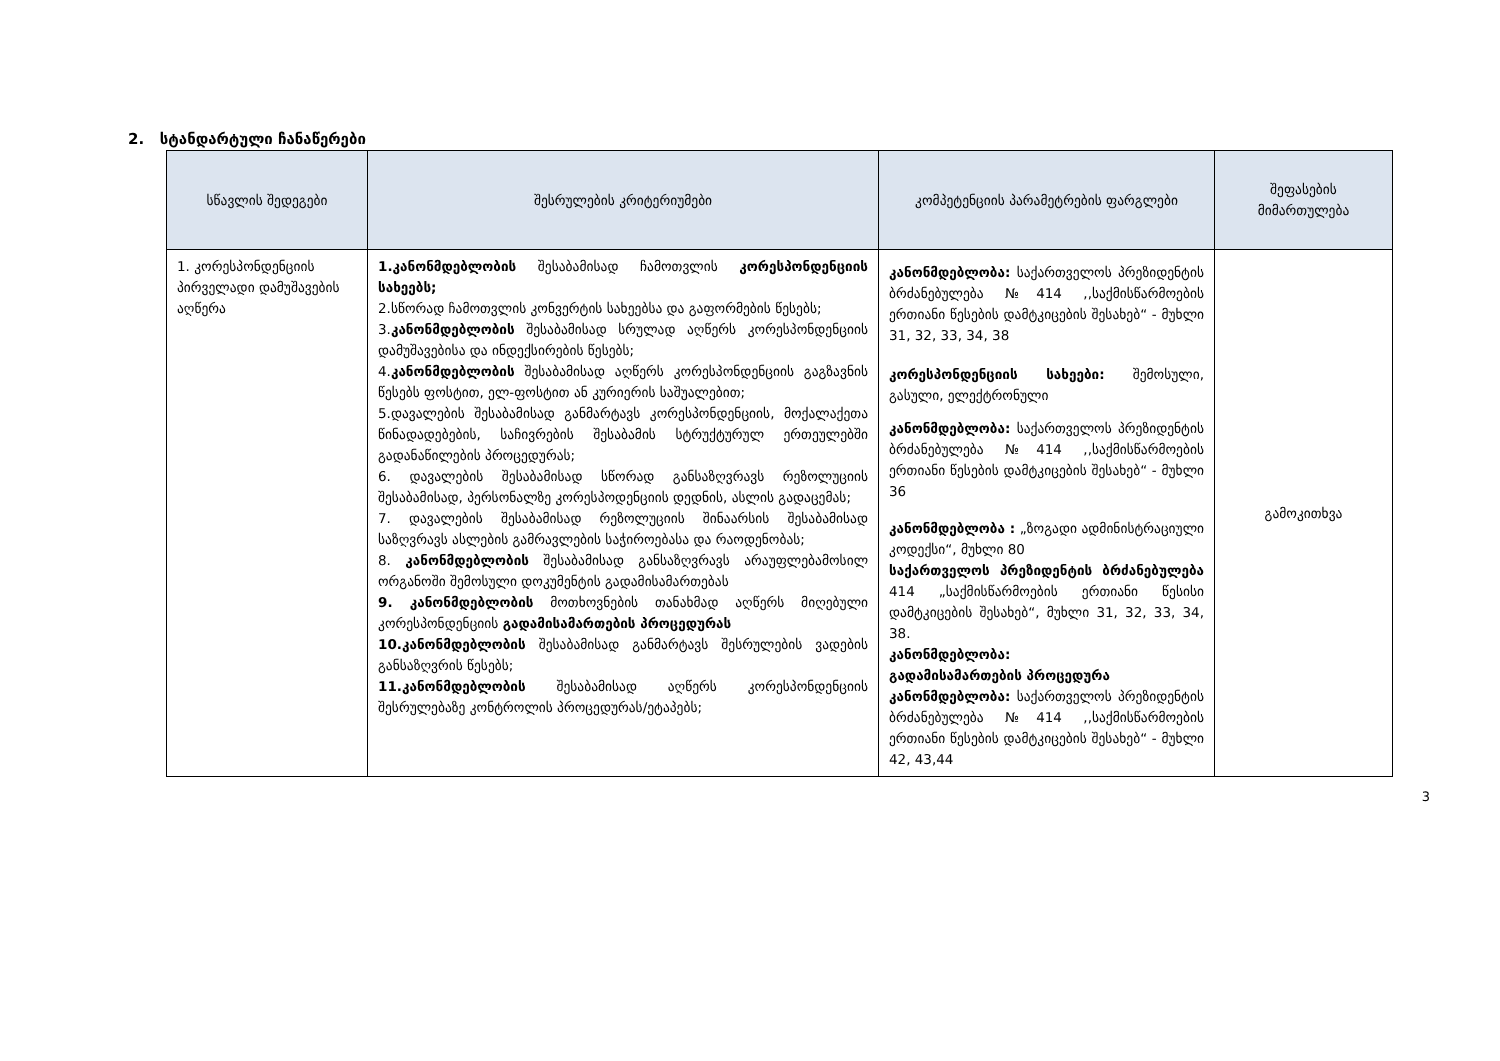2. სტანდარტული ჩანაწერები
| სწავლის შედეგები | შესრულების კრიტერიუმები | კომპეტენციის პარამეტრების ფარგლები | შეფასების მიმართულება |
| --- | --- | --- | --- |
| 1. კორესპონდენციის პირველადი დამუშავების აღწერა | 1.კანონმდებლობის შესაბამისად ჩამოთვლის კორესპონდენციის სახეებს; 2.სწორად ჩამოთვლის კონვერტის სახეებსა და გაფორმების წესებს; 3. კანონმდებლობის შესაბამისად სრულად აღწერს კორესპონდენციის დამუშავებისა და ინდექსირების წესებს; 4. კანონმდებლობის შესაბამისად აღწერს კორესპონდენციის გაგზავნის წესებს ფოსტით, ელ-ფოსტით ან კურიერის საშუალებით; 5.დავალების შესაბამისად განმარტავს კორესპონდენციის, მოქალაქეთა წინადადებების, საჩივრების შესაბამის სტრუქტურულ ერთეულებში გადანაწილების პროცედურას; 6. დავალების შესაბამისად სწორად განსაზღვრავს რეზოლუციის შესაბამისად, პერსონალზე კორესპოდენციის დედნის, ასლის გადაცემას; 7. დავალების შესაბამისად რეზოლუციის შინაარსის შესაბამისად საზღვრავს ასლების გამრავლების საჭიროებასა და რაოდენობას; 8. კანონმდებლობის შესაბამისად განსაზღვრავს არაუფლებამოსილ ორგანოში შემოსული დოკუმენტის გადამისამართებას 9. კანონმდებლობის მოთხოვნების თანახმად აღწერს მიღებული კორესპონდენციის გადამისამართების პროცედურას 10.კანონმდებლობის შესაბამისად განმარტავს შესრულების ვადების განსაზღვრის წესებს; 11.კანონმდებლობის შესაბამისად აღწერს კორესპონდენციის შესრულებაზე კონტროლის პროცედურას/ეტაპებს; | კანონმდებლობა: საქართველოს პრეზიდენტის ბრძანებულება №414 ,,საქმისწარმოების ერთიანი წესების დამტკიცების შესახებ“ - მუხლი 31, 32, 33, 34, 38 კორესპონდენციის სახეები: შემოსული, გასული, ელექტრონული კანონმდებლობა: საქართველოს პრეზიდენტის ბრძანებულება №414 ,,საქმისწარმოების ერთიანი წესების დამტკიცების შესახებ“ - მუხლი 36 კანონმდებლობა : „ზოგადი ადმინისტრაციული კოდექსი“, მუხლი 80 საქართველოს პრეზიდენტის ბრძანებულება 414 „საქმისწარმოების ერთიანი წესისი დამტკიცების შესახებ“, მუხლი 31, 32, 33, 34, 38. კანონმდებლობა: გადამისამართების პროცედურა კანონმდებლობა: საქართველოს პრეზიდენტის ბრძანებულება №414 ,,საქმისწარმოების ერთიანი წესების დამტკიცების შესახებ“ - მუხლი 42, 43,44 | გამოკითხვა |
3